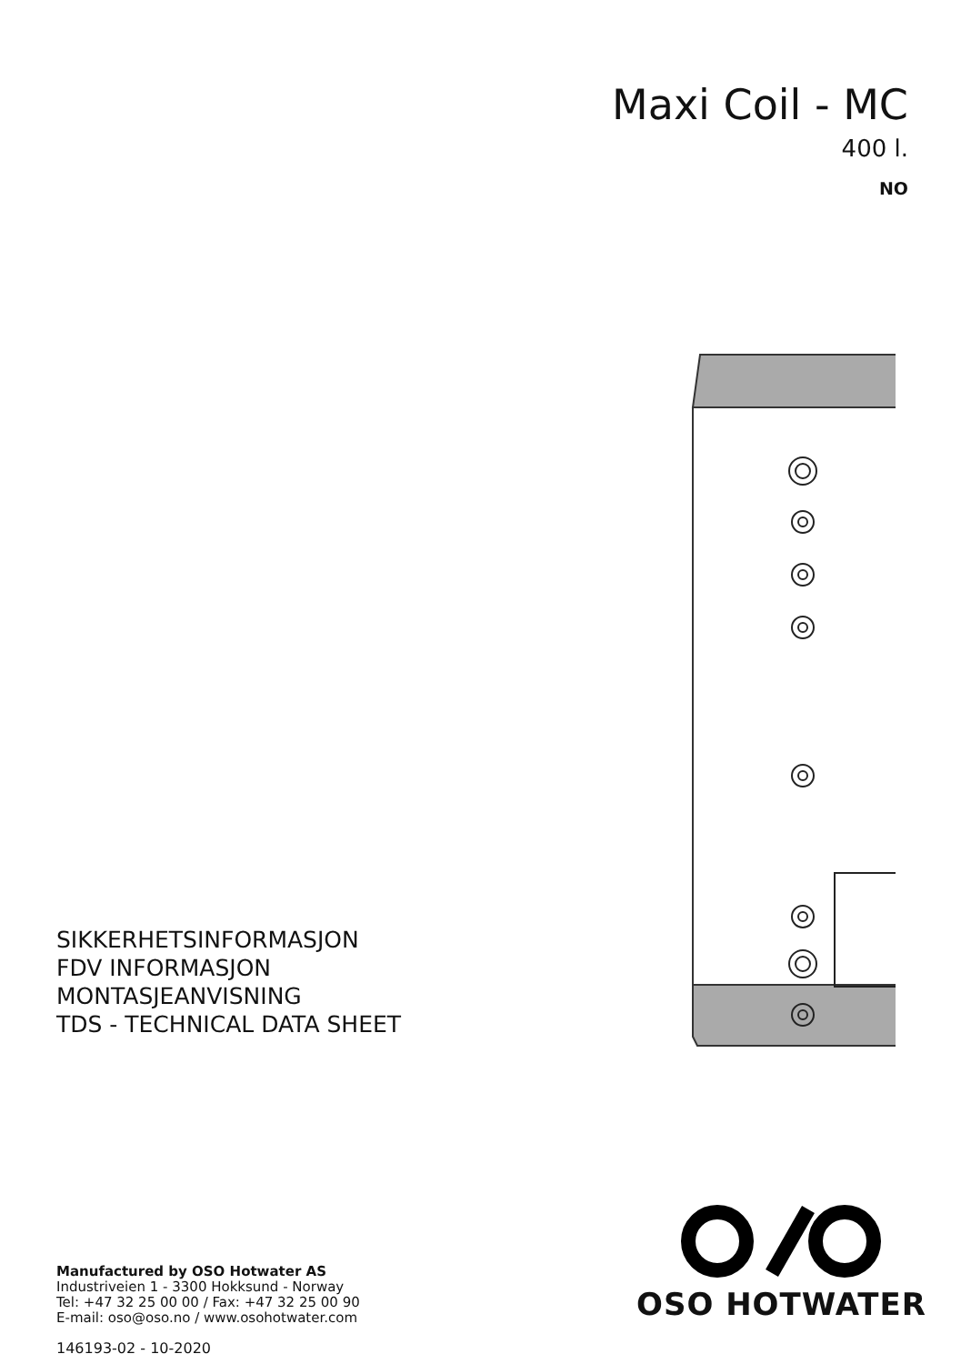Maxi Coil - MC
400 l.
NO
SIKKERHETSINFORMASJON
FDV INFORMASJON
MONTASJEANVISNING
TDS - TECHNICAL DATA SHEET
Manufactured by OSO Hotwater AS
Industriveien 1 - 3300 Hokksund - Norway
Tel: +47 32 25 00 00 / Fax: +47 32 25 00 90
E-mail: oso@oso.no / www.osohotwater.com
146193-02 - 10-2020
OSO HOTWATER